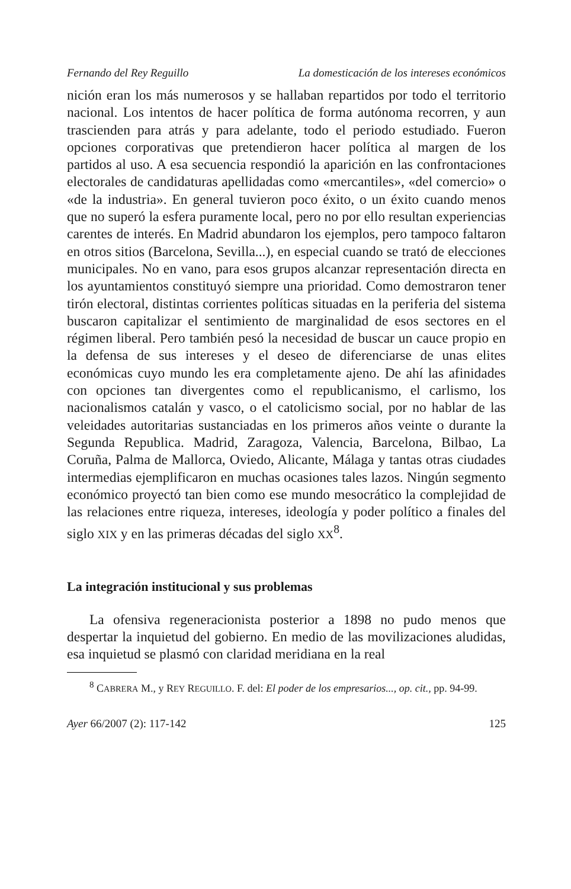Fernando del Rey Reguillo La domesticación de los intereses económicos
nición eran los más numerosos y se hallaban repartidos por todo el territorio nacional. Los intentos de hacer política de forma autónoma recorren, y aun trascienden para atrás y para adelante, todo el periodo estudiado. Fueron opciones corporativas que pretendieron hacer política al margen de los partidos al uso. A esa secuencia respondió la aparición en las confrontaciones electorales de candidaturas apellidadas como «mercantiles», «del comercio» o «de la industria». En general tuvieron poco éxito, o un éxito cuando menos que no superó la esfera puramente local, pero no por ello resultan experiencias carentes de interés. En Madrid abundaron los ejemplos, pero tampoco faltaron en otros sitios (Barcelona, Sevilla...), en especial cuando se trató de elecciones municipales. No en vano, para esos grupos alcanzar representación directa en los ayuntamientos constituyó siempre una prioridad. Como demostraron tener tirón electoral, distintas corrientes políticas situadas en la periferia del sistema buscaron capitalizar el sentimiento de marginalidad de esos sectores en el régimen liberal. Pero también pesó la necesidad de buscar un cauce propio en la defensa de sus intereses y el deseo de diferenciarse de unas elites económicas cuyo mundo les era completamente ajeno. De ahí las afinidades con opciones tan divergentes como el republicanismo, el carlismo, los nacionalismos catalán y vasco, o el catolicismo social, por no hablar de las veleidades autoritarias sustanciadas en los primeros años veinte o durante la Segunda Republica. Madrid, Zaragoza, Valencia, Barcelona, Bilbao, La Coruña, Palma de Mallorca, Oviedo, Alicante, Málaga y tantas otras ciudades intermedias ejemplificaron en muchas ocasiones tales lazos. Ningún segmento económico proyectó tan bien como ese mundo mesocrático la complejidad de las relaciones entre riqueza, intereses, ideología y poder político a finales del siglo XIX y en las primeras décadas del siglo XX<sup>8</sup>.
La integración institucional y sus problemas
La ofensiva regeneracionista posterior a 1898 no pudo menos que despertar la inquietud del gobierno. En medio de las movilizaciones aludidas, esa inquietud se plasmó con claridad meridiana en la real
<sup>8</sup> CABRERA M., y REY REGUILLO. F. del: El poder de los empresarios..., op. cit., pp. 94-99.
Ayer 66/2007 (2): 117-142 125